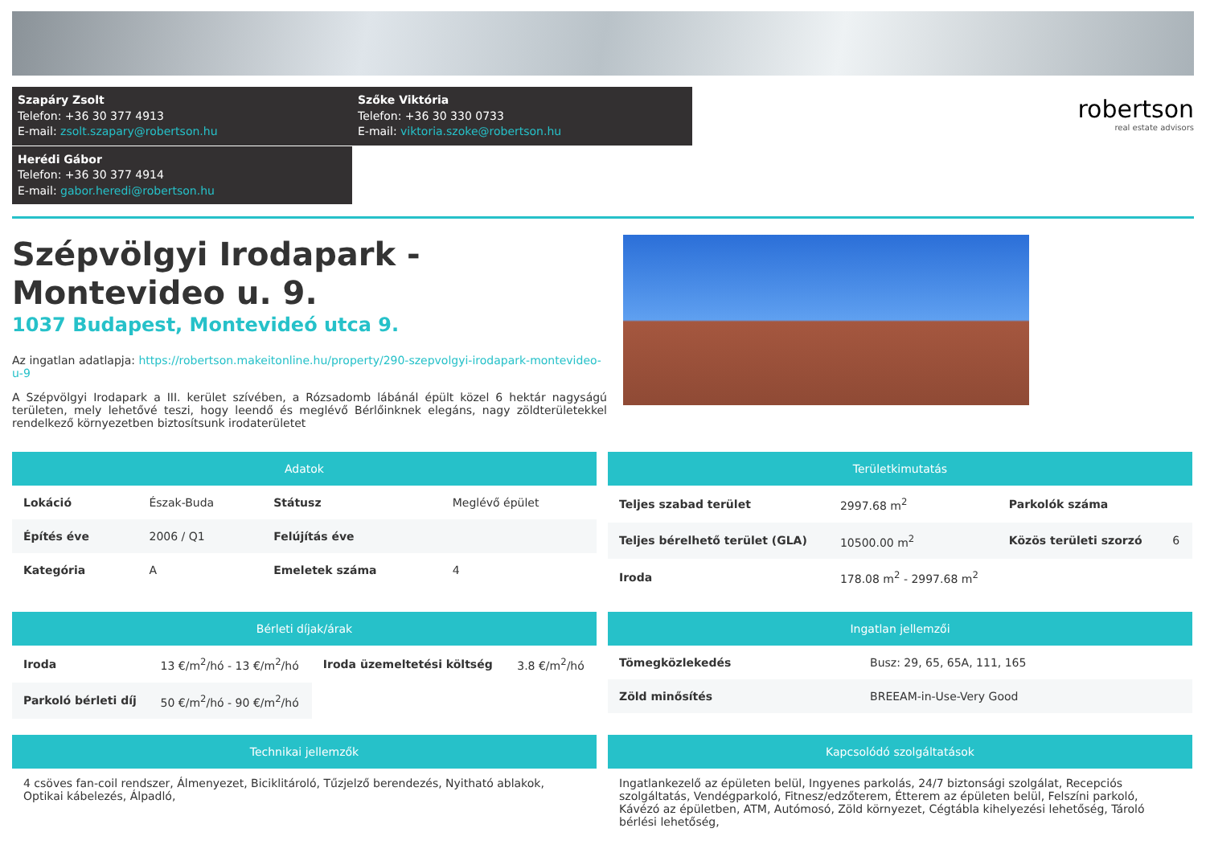Szapáry Zsolt
Telefon: +36 30 377 4913
E-mail: zsolt.szapary@robertson.hu
Szőke Viktória
Telefon: +36 30 330 0733
E-mail: viktoria.szoke@robertson.hu
Herédi Gábor
Telefon: +36 30 377 4914
E-mail: gabor.heredi@robertson.hu
robertson
real estate advisors
Szépvölgyi Irodapark - Montevideo u. 9.
1037 Budapest, Montevideó utca 9.
Az ingatlan adatlapja: https://robertson.makeitonline.hu/property/290-szepvolgyi-irodapark-montevideo-u-9
A Szépvölgyi Irodapark a III. kerület szívében, a Rózsadomb lábánál épült közel 6 hektár nagyságú területen, mely lehetővé teszi, hogy leendő és meglévő Bérlőinknek elegáns, nagy zöldterületekkel rendelkező környezetben biztosítsunk irodaterületet
Adatok
| Lokáció | Észak-Buda | Státusz | Meglévő épület |
| Építés éve | 2006 / Q1 | Felújítás éve | |
| Kategória | A | Emeletek száma | 4 |
Területkimutatás
| Teljes szabad terület | 2997.68 m<sup>2</sup> | Parkolók száma | |
| Teljes bérelhető terület (GLA) | 10500.00 m<sup>2</sup> | Közös területi szorzó | 6 |
| Iroda | 178.08 m<sup>2</sup> - 2997.68 m<sup>2</sup> | | |
Bérleti díjak/árak
| Iroda | 13 €/m<sup>2</sup>/hó - 13 €/m<sup>2</sup>/hó | Iroda üzemeltetési költség | 3.8 €/m<sup>2</sup>/hó |
| Parkoló bérleti díj | 50 €/m<sup>2</sup>/hó - 90 €/m<sup>2</sup>/hó | | |
Ingatlan jellemzői
| Tömegközlekedés | Busz: 29, 65, 65A, 111, 165 |
| Zöld minősítés | BREEAM-in-Use-Very Good |
Technikai jellemzők
4 csöves fan-coil rendszer, Álmenyezet, Biciklitároló, Tűzjelző berendezés, Nyitható ablakok, Optikai kábelezés, Álpadló,
Kapcsolódó szolgáltatások
Ingatlankezelő az épületen belül, Ingyenes parkolás, 24/7 biztonsági szolgálat, Recepciós szolgáltatás, Vendégparkoló, Fitnesz/edzőterem, Étterem az épületen belül, Felszíni parkoló, Kávézó az épületben, ATM, Autómosó, Zöld környezet, Cégtábla kihelyezési lehetőség, Tároló bérlési lehetőség,